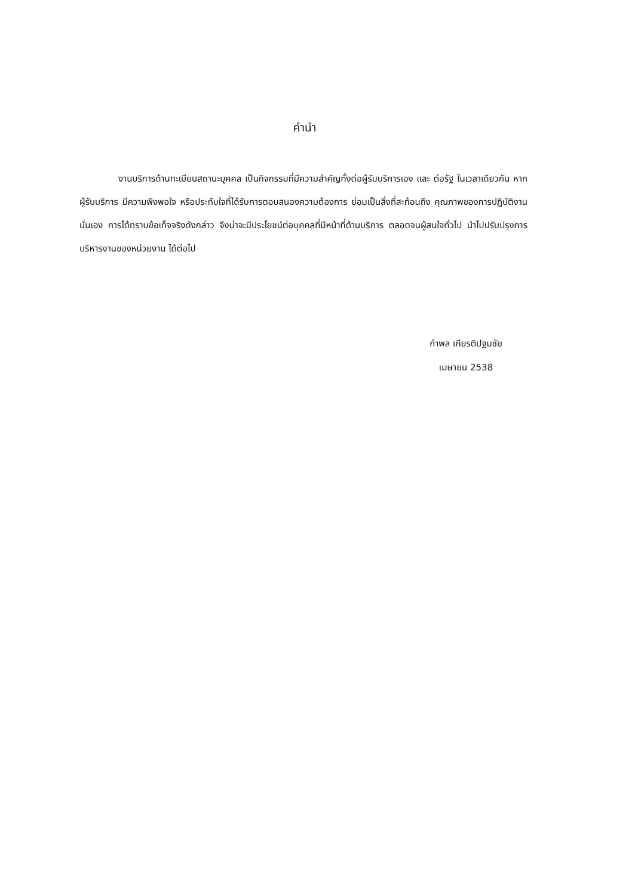คำนำ
งานบริการด้านทะเบียนสถานะบุคคล เป็นกิจกรรมที่มีความสำคัญทั้งต่อผู้รับบริการเอง และ ต่อรัฐ ในเวลาเดียวกัน หากผู้รับบริการ มีความพึงพอใจ หรือประทับใจที่ได้รับการตอบสนองความต้องการ ย่อมเป็นสิ่งที่สะท้อนถึง คุณภาพของการปฏิบัติงานนั่นเอง การได้ทราบข้อเท็จจริงดังกล่าว จึงน่าจะมีประโยชน์ต่อบุคคลที่มีหน้าที่ด้านบริการ ตลอดจนผู้สนใจทั่วไป นำไปปรับปรุงการบริหารงานของหน่วยงาน ได้ต่อไป
กำพล เกียรติปฐมชัย
เมษายน 2538